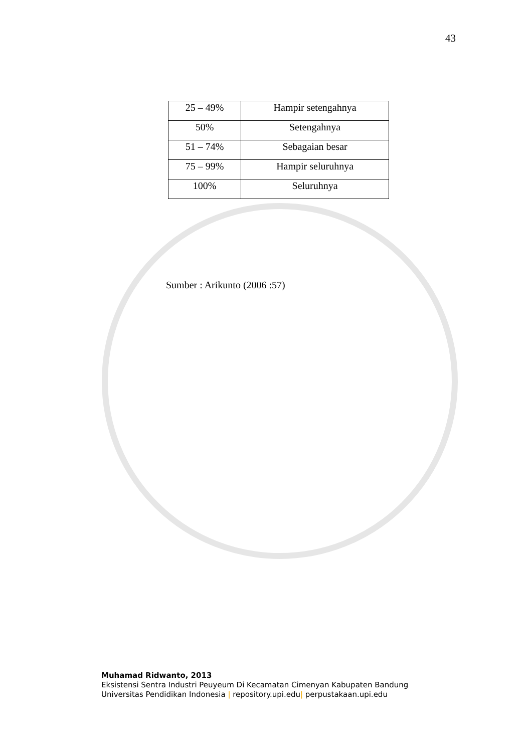43
| 25 – 49% | Hampir setengahnya |
| 50% | Setengahnya |
| 51 – 74% | Sebagaian besar |
| 75 – 99% | Hampir seluruhnya |
| 100% | Seluruhnya |
Sumber : Arikunto (2006 :57)
Muhamad Ridwanto, 2013
Eksistensi Sentra Industri Peuyeum Di Kecamatan Cimenyan Kabupaten Bandung
Universitas Pendidikan Indonesia | repository.upi.edu| perpustakaan.upi.edu